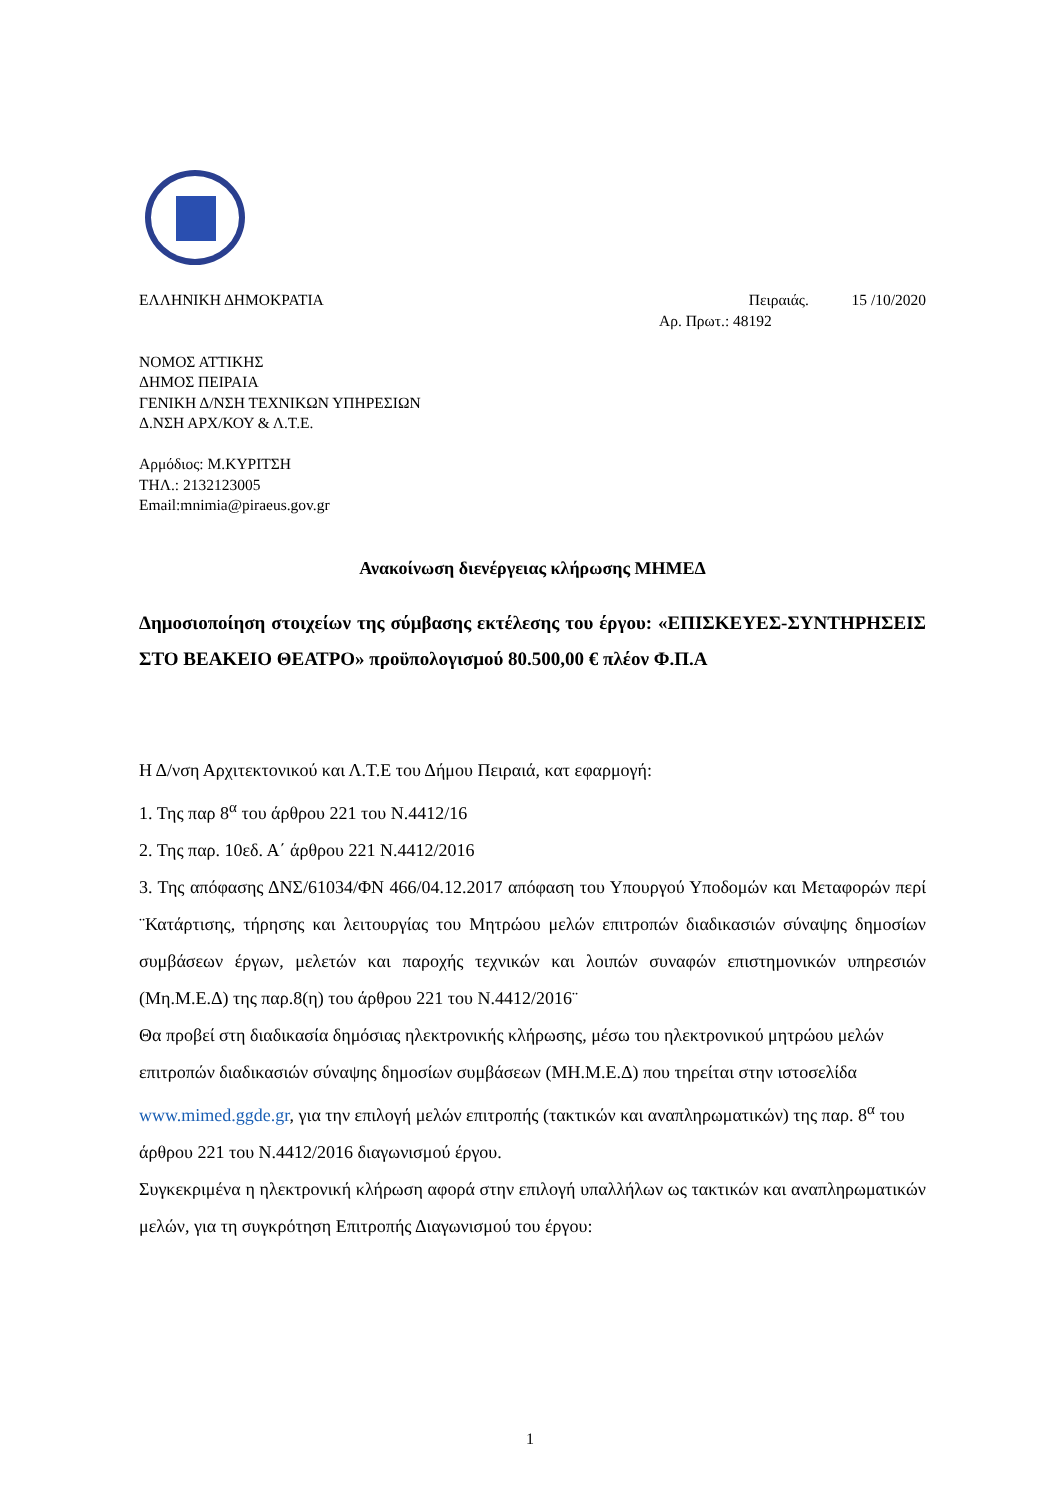ΕΛΛΗΝΙΚΗ ΔΗΜΟΚΡΑΤΙΑ Πειραιάς. 15 /10/2020
Αρ. Πρωτ.: 48192
ΝΟΜΟΣ ΑΤΤΙΚΗΣ
ΔΗΜΟΣ ΠΕΙΡΑΙΑ
ΓΕΝΙΚΗ Δ/ΝΣΗ ΤΕΧΝΙΚΩΝ ΥΠΗΡΕΣΙΩΝ
Δ.ΝΣΗ ΑΡΧ/ΚΟΥ & Λ.Τ.Ε.
Αρμόδιος: Μ.ΚΥΡΙΤΣΗ
ΤΗΛ.: 2132123005
Email:mnimia@piraeus.gov.gr
Ανακοίνωση διενέργειας κλήρωσης ΜΗΜΕΔ
Δημοσιοποίηση στοιχείων της σύμβασης εκτέλεσης του έργου: «ΕΠΙΣΚΕΥΕΣ-ΣΥΝΤΗΡΗΣΕΙΣ ΣΤΟ ΒΕΑΚΕΙΟ ΘΕΑΤΡΟ» προϋπολογισμού 80.500,00 € πλέον Φ.Π.Α
Η Δ/νση Αρχιτεκτονικού και Λ.Τ.Ε του Δήμου Πειραιά, κατ εφαρμογή:
1. Της παρ 8<sup>α</sup> του άρθρου 221 του Ν.4412/16
2. Της παρ. 10εδ. Α΄ άρθρου 221 Ν.4412/2016
3. Της απόφασης ΔΝΣ/61034/ΦΝ 466/04.12.2017 απόφαση του Υπουργού Υποδομών και Μεταφορών περί ¨Κατάρτισης, τήρησης και λειτουργίας του Μητρώου μελών επιτροπών διαδικασιών σύναψης δημοσίων συμβάσεων έργων, μελετών και παροχής τεχνικών και λοιπών συναφών επιστημονικών υπηρεσιών (Μη.Μ.Ε.Δ) της παρ.8(η) του άρθρου 221 του Ν.4412/2016¨
Θα προβεί στη διαδικασία δημόσιας ηλεκτρονικής κλήρωσης, μέσω του ηλεκτρονικού μητρώου μελών επιτροπών διαδικασιών σύναψης δημοσίων συμβάσεων (ΜΗ.Μ.Ε.Δ) που τηρείται στην ιστοσελίδα www.mimed.ggde.gr, για την επιλογή μελών επιτροπής (τακτικών και αναπληρωματικών) της παρ. 8<sup>α</sup> του άρθρου 221 του Ν.4412/2016 διαγωνισμού έργου.
Συγκεκριμένα η ηλεκτρονική κλήρωση αφορά στην επιλογή υπαλλήλων ως τακτικών και αναπληρωματικών μελών, για τη συγκρότηση Επιτροπής Διαγωνισμού του έργου:
1